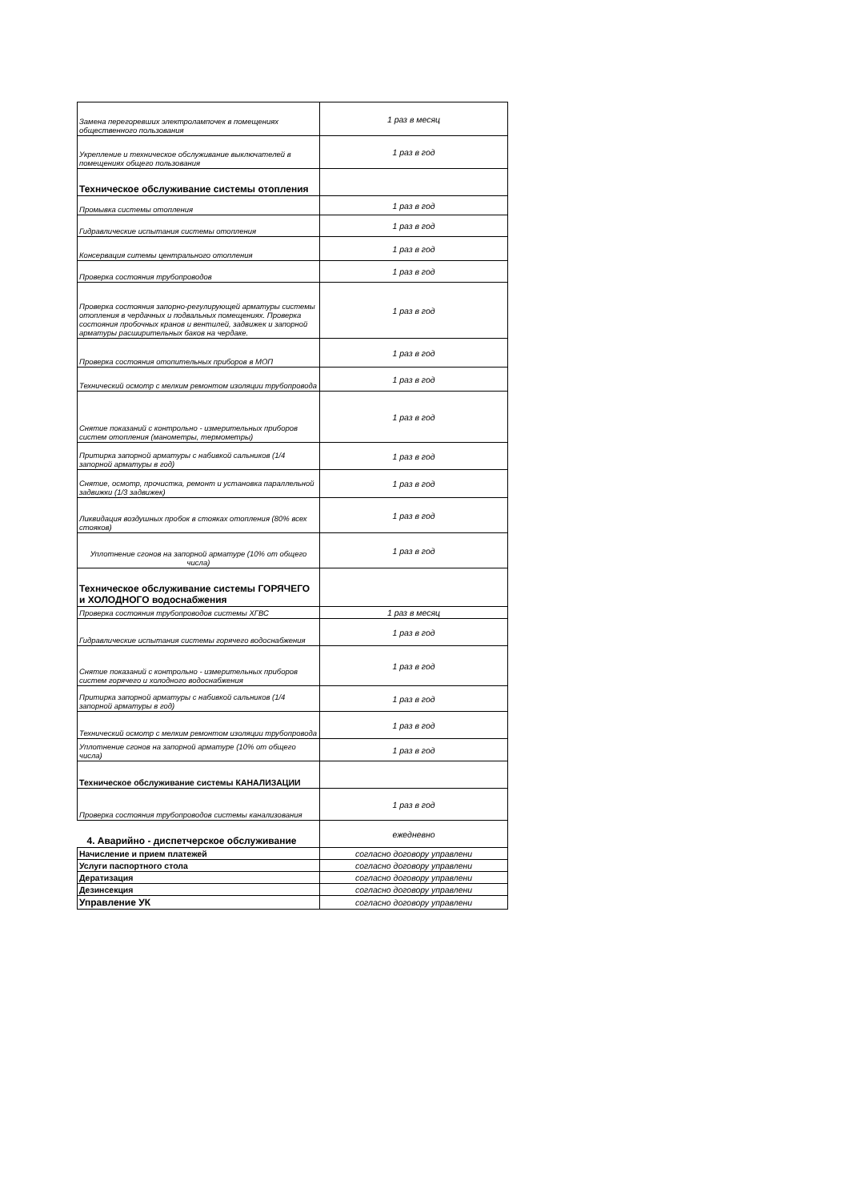| Замена перегоревших электролампочек в помещениях общественного пользования | 1 раз в месяц |
| Укрепление и техническое обслуживание выключателей в помещениях общего пользования | 1 раз в год |
| Техническое обслуживание системы отопления | |
| Промывка системы отопления | 1 раз в год |
| Гидравлические испытания системы отопления | 1 раз в год |
| Консервация ситемы центрального отопления | 1 раз в год |
| Проверка состояния трубопроводов | 1 раз в год |
| Проверка состояния запорно-регулирующей арматуры системы отопления в чердачных и подвальных помещениях. Проверка состояния пробочных кранов и вентилей, задвижек и запорной арматуры расширительных баков на чердаке. | 1 раз в год |
| Проверка состояния отопительных приборов в МОП | 1 раз в год |
| Технический осмотр с мелким ремонтом изоляции трубопровода | 1 раз в год |
| Снятие показаний с контрольно - измерительных приборов систем отопления (манометры, термометры) | 1 раз в год |
| Притирка запорной арматуры с набивкой сальников (1/4 запорной арматуры в год) | 1 раз в год |
| Снятие, осмотр, прочистка, ремонт и установка параллельной задвижки (1/3 задвижек) | 1 раз в год |
| Ликвидация воздушных пробок в стояках отопления (80% всех стояков) | 1 раз в год |
| Уплотнение сгонов на запорной арматуре (10% от общего числа) | 1 раз в год |
| Техническое обслуживание системы ГОРЯЧЕГО и ХОЛОДНОГО водоснабжения | |
| Проверка состояния трубопроводов системы ХГВС | 1 раз в месяц |
| Гидравлические испытания системы горячего водоснабжения | 1 раз в год |
| Снятие показаний с контрольно - измерительных приборов систем горячего и холодного водоснабжения | 1 раз в год |
| Притирка запорной арматуры с набивкой сальников (1/4 запорной арматуры в год) | 1 раз в год |
| Технический осмотр с мелким ремонтом изоляции трубопровода | 1 раз в год |
| Уплотнение сгонов на запорной арматуре (10% от общего числа) | 1 раз в год |
| Техническое обслуживание системы КАНАЛИЗАЦИИ | |
| Проверка состояния трубопроводов системы канализования | 1 раз в год |
| 4. Аварийно - диспетчерское обслуживание | ежедневно |
| Начисление и прием платежей | согласно договору управлени |
| Услуги паспортного стола | согласно договору управлени |
| Дератизация | согласно договору управлени |
| Дезинсекция | согласно договору управлени |
| Управление УК | согласно договору управлени |